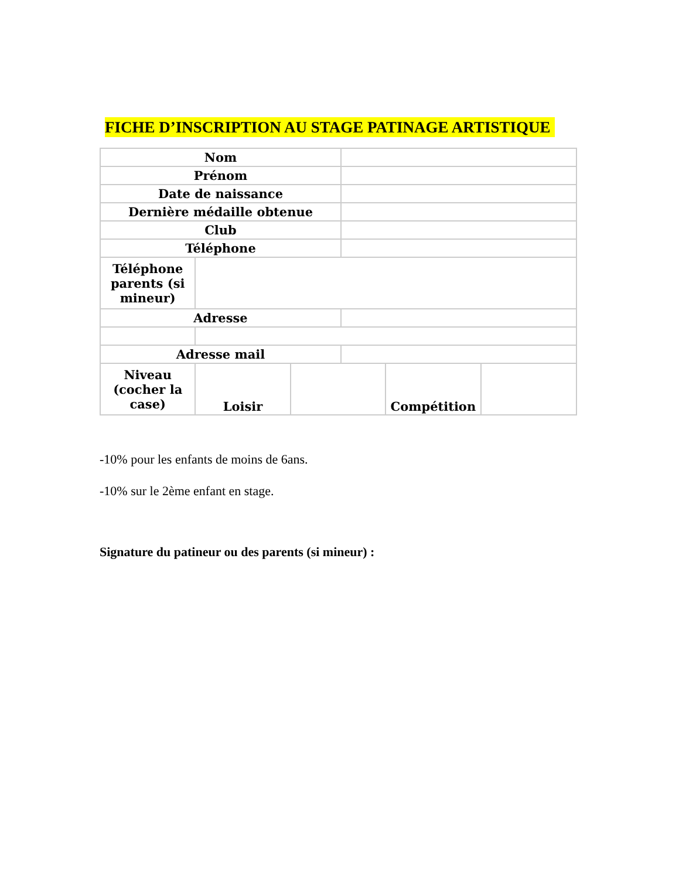FICHE D’INSCRIPTION AU STAGE PATINAGE ARTISTIQUE
| Nom | | | | | |
| Prénom | | | | | |
| Date de naissance | | | | | |
| Dernière médaille obtenue | | | | | |
| Club | | | | | |
| Téléphone | | | | | |
| Téléphone parents (si mineur) | | | | | |
| Adresse | | | | | |
| Adresse mail | | | | | |
| Niveau (cocher la case) | Loisir | | | Compétition | |
-10% pour les enfants de moins de 6ans.
-10% sur le 2ème enfant en stage.
Signature du patineur ou des parents (si mineur) :